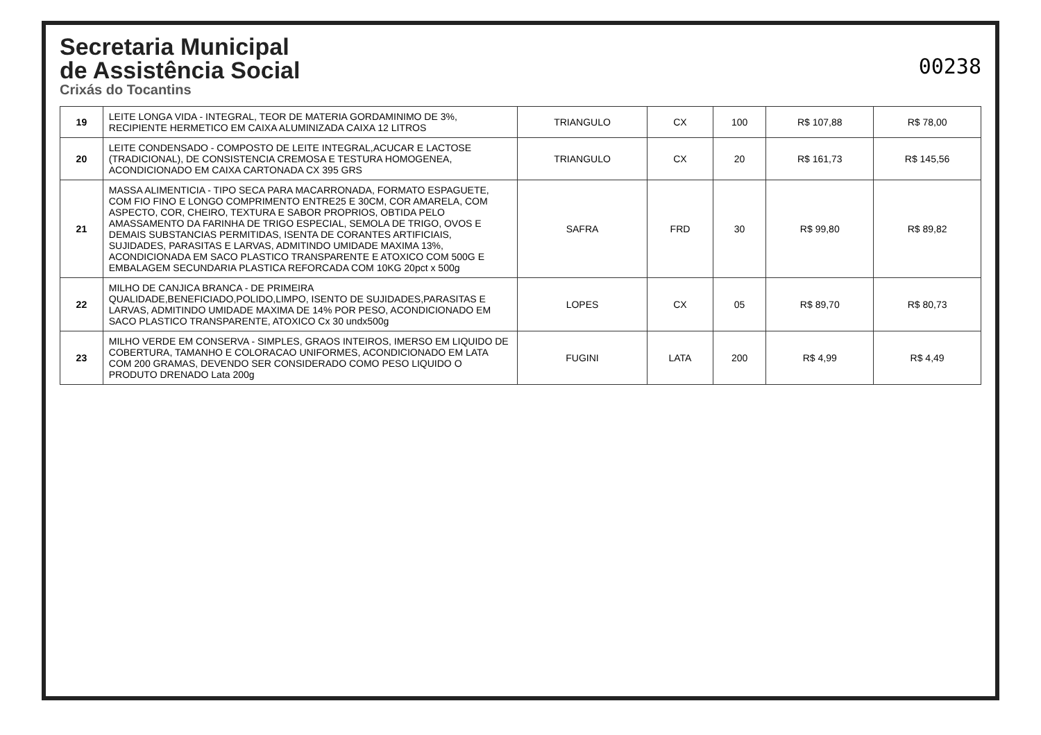Secretaria Municipal
de Assistência Social
Crixás do Tocantins
00238
| 19 | LEITE LONGA VIDA - INTEGRAL, TEOR DE MATERIA GORDAMINIMO DE 3%, RECIPIENTE HERMETICO EM CAIXA ALUMINIZADA CAIXA 12 LITROS | TRIANGULO | CX | 100 | R$ 107,88 | R$ 78,00 |
| 20 | LEITE CONDENSADO - COMPOSTO DE LEITE INTEGRAL,ACUCAR E LACTOSE (TRADICIONAL), DE CONSISTENCIA CREMOSA E TESTURA HOMOGENEA, ACONDICIONADO EM CAIXA CARTONADA CX 395 GRS | TRIANGULO | CX | 20 | R$ 161,73 | R$ 145,56 |
| 21 | MASSA ALIMENTICIA - TIPO SECA PARA MACARRONADA, FORMATO ESPAGUETE, COM FIO FINO E LONGO COMPRIMENTO ENTRE25 E 30CM, COR AMARELA, COM ASPECTO, COR, CHEIRO, TEXTURA E SABOR PROPRIOS, OBTIDA PELO AMASSAMENTO DA FARINHA DE TRIGO ESPECIAL, SEMOLA DE TRIGO, OVOS E DEMAIS SUBSTANCIAS PERMITIDAS, ISENTA DE CORANTES ARTIFICIAIS, SUJIDADES, PARASITAS E LARVAS, ADMITINDO UMIDADE MAXIMA 13%, ACONDICIONADA EM SACO PLASTICO TRANSPARENTE E ATOXICO COM 500G E EMBALAGEM SECUNDARIA PLASTICA REFORCADA COM 10KG 20pct x 500g | SAFRA | FRD | 30 | R$ 99,80 | R$ 89,82 |
| 22 | MILHO DE CANJICA BRANCA - DE PRIMEIRA QUALIDADE,BENEFICIADO,POLIDO,LIMPO, ISENTO DE SUJIDADES,PARASITAS E LARVAS, ADMITINDO UMIDADE MAXIMA DE 14% POR PESO, ACONDICIONADO EM SACO PLASTICO TRANSPARENTE, ATOXICO Cx 30 undx500g | LOPES | CX | 05 | R$ 89,70 | R$ 80,73 |
| 23 | MILHO VERDE EM CONSERVA - SIMPLES, GRAOS INTEIROS, IMERSO EM LIQUIDO DE COBERTURA, TAMANHO E COLORACAO UNIFORMES, ACONDICIONADO EM LATA COM 200 GRAMAS, DEVENDO SER CONSIDERADO COMO PESO LIQUIDO O PRODUTO DRENADO Lata 200g | FUGINI | LATA | 200 | R$ 4,99 | R$ 4,49 |